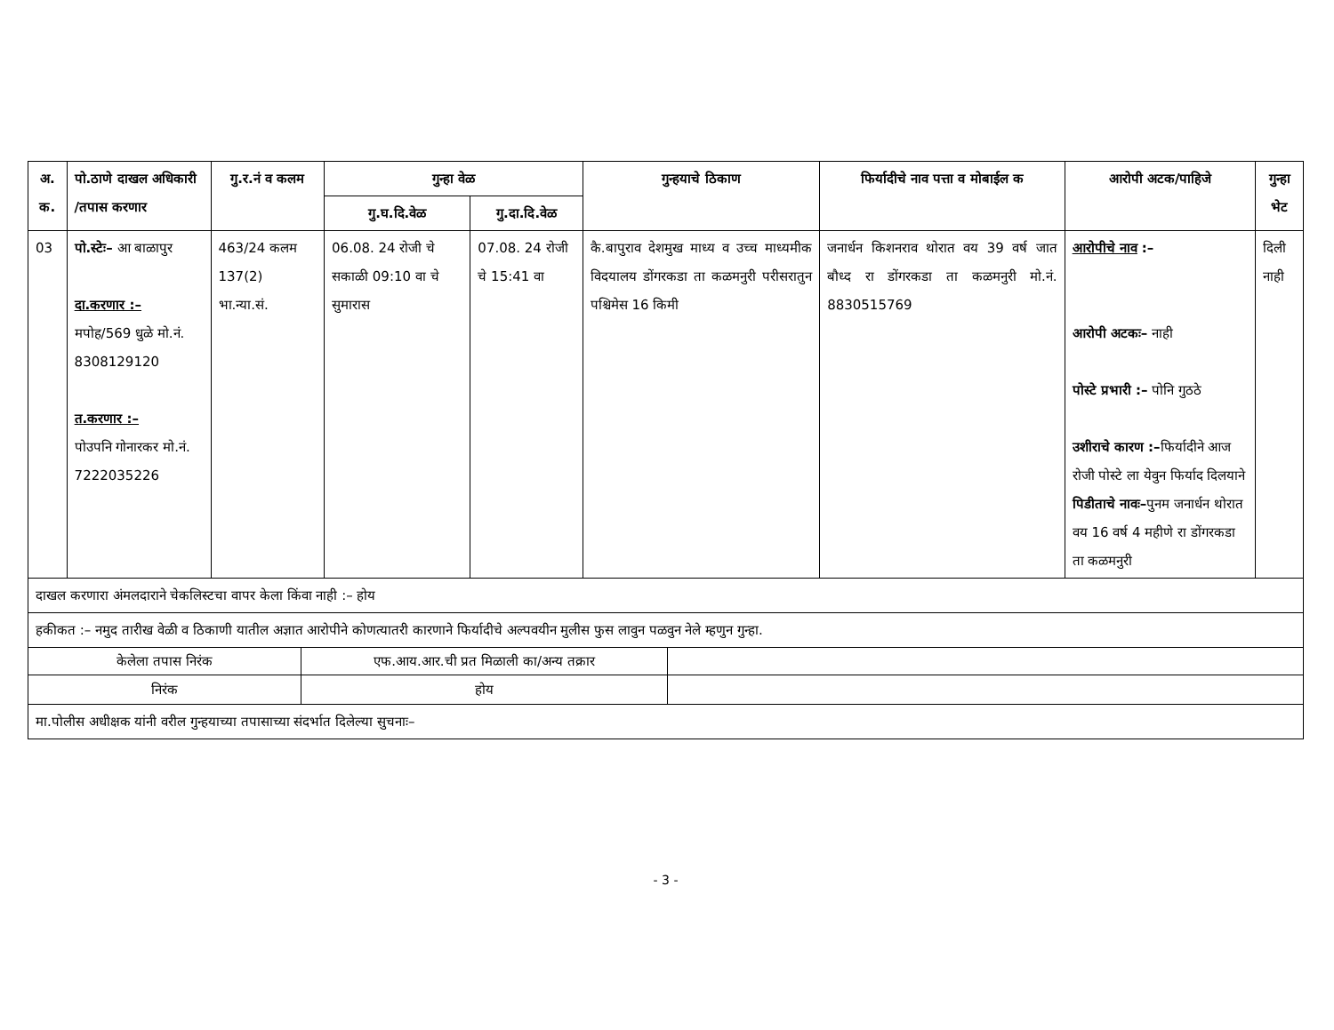| अ. क. | पो.ठाणे दाखल अधिकारी /तपास करणार | गु.र.नं व कलम | गुन्हा वेळ | | गुन्हयाचे ठिकाण | फिर्यादीचे नाव पत्ता व मोबाईल क | आरोपी अटक/पाहिजे | गुन्हा भेट |
| --- | --- | --- | --- | --- | --- | --- | --- | --- |
| | | | गु.घ.दि.वेळ | गु.दा.दि.वेळ | | | | |
| 03 | पो.स्टेः– आ बाळापुर दा.करणार :– मपोह/569 धुळे मो.नं. 8308129120 त.करणार :– पोउपनि गोनारकर मो.नं. 7222035226 | 463/24 कलम 137(2) भा.न्या.सं. | 06.08. 24 रोजी चे सकाळी 09:10 वा चे सुमारास | 07.08. 24 रोजी चे 15:41 वा | कै.बापुराव देशमुख माध्य व उच्च माध्यमीक विदयालय डोंगरकडा ता कळमनुरी परीसरातुन पश्चिमेस 16 किमी | जनार्धन किशनराव थोरात वय 39 वर्ष जात बौध्द रा डोंगरकडा ता कळमनुरी मो.नं. 8830515769 | आरोपीचे नाव :– आरोपी अटकः– नाही पोस्टे प्रभारी :– पोनि गुठठे उशीराचे कारण :– फिर्यादीने आज रोजी पोस्टे ला येवुन फिर्याद दिलयाने पिडीताचे नावः– पुनम जनार्धन थोरात वय 16 वर्ष 4 महीणे रा डोंगरकडा ता कळमनुरी | दिली नाही |
| दाखल करणारा अंमलदाराने चेकलिस्टचा वापर केला किंवा नाही :– होय | | | | | | | | |
| हकीकत :– नमुद तारीख वेळी व ठिकाणी यातील अज्ञात आरोपीने कोणत्यातरी कारणाने फिर्यादीचे अल्पवयीन मुलीस फुस लावुन पळवुन नेले म्हणुन गुन्हा. | | | | | | | | |
| केलेला तपास निरंक | एफ.आय.आर.ची प्रत मिळाली का/अन्य तक्रार | |
| निरंक | होय | |
| मा.पोलीस अधीक्षक यांनी वरील गुन्हयाच्या तपासाच्या संदर्भात दिलेल्या सुचनाः– | | |
- 3 -